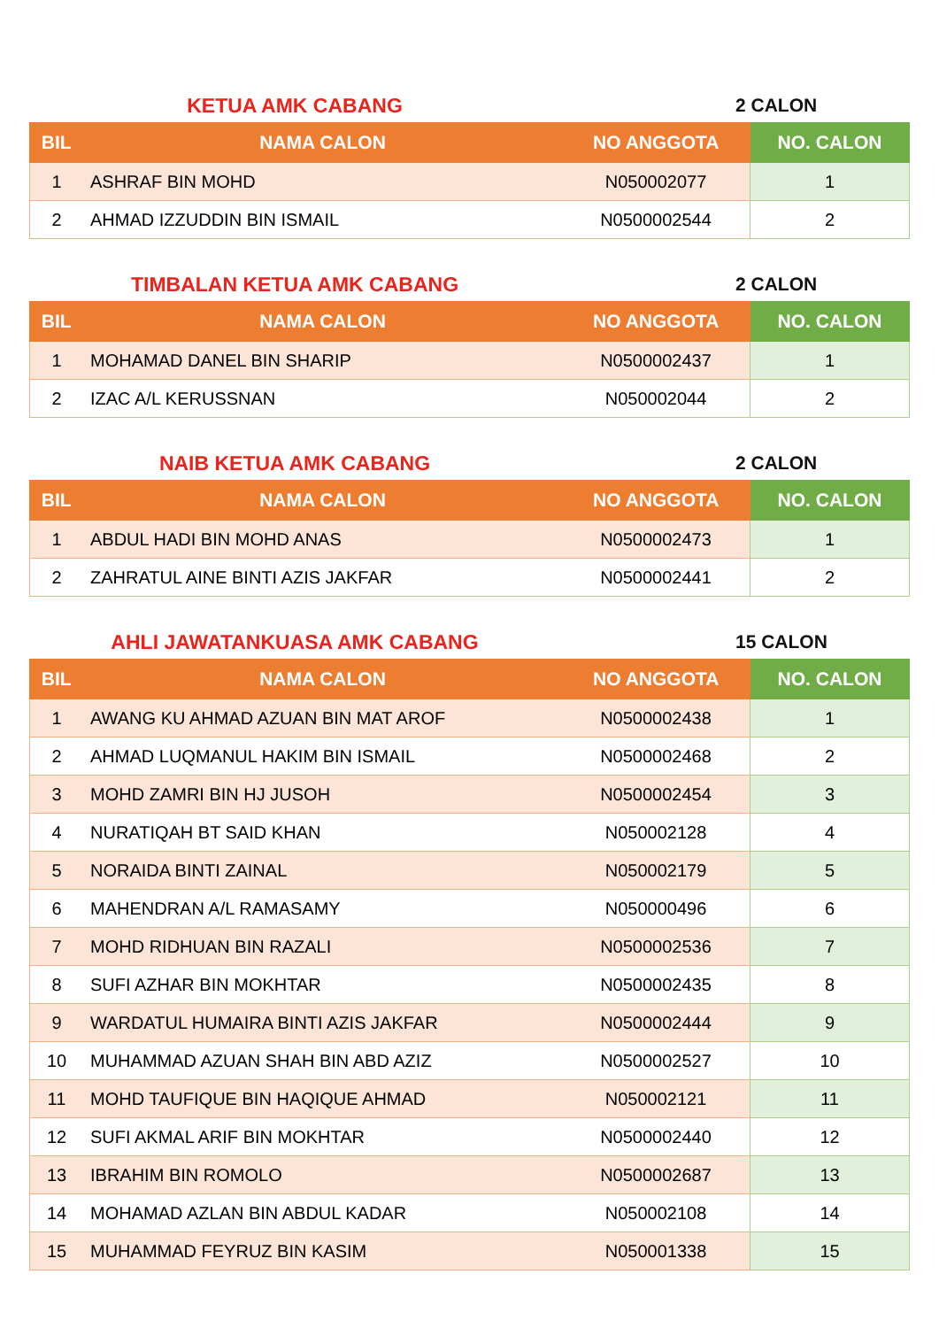KETUA AMK CABANG 2 CALON
| BIL | NAMA CALON | NO ANGGOTA | NO. CALON |
| --- | --- | --- | --- |
| 1 | ASHRAF BIN MOHD | N050002077 | 1 |
| 2 | AHMAD IZZUDDIN BIN ISMAIL | N0500002544 | 2 |
TIMBALAN KETUA AMK CABANG 2 CALON
| BIL | NAMA CALON | NO ANGGOTA | NO. CALON |
| --- | --- | --- | --- |
| 1 | MOHAMAD DANEL BIN SHARIP | N0500002437 | 1 |
| 2 | IZAC A/L KERUSSNAN | N050002044 | 2 |
NAIB KETUA AMK CABANG 2 CALON
| BIL | NAMA CALON | NO ANGGOTA | NO. CALON |
| --- | --- | --- | --- |
| 1 | ABDUL HADI BIN MOHD ANAS | N0500002473 | 1 |
| 2 | ZAHRATUL AINE BINTI AZIS JAKFAR | N0500002441 | 2 |
AHLI JAWATANKUASA AMK CABANG 15 CALON
| BIL | NAMA CALON | NO ANGGOTA | NO. CALON |
| --- | --- | --- | --- |
| 1 | AWANG KU AHMAD AZUAN BIN MAT AROF | N0500002438 | 1 |
| 2 | AHMAD LUQMANUL HAKIM BIN ISMAIL | N0500002468 | 2 |
| 3 | MOHD ZAMRI BIN HJ JUSOH | N0500002454 | 3 |
| 4 | NURATIQAH BT SAID KHAN | N050002128 | 4 |
| 5 | NORAIDA BINTI ZAINAL | N050002179 | 5 |
| 6 | MAHENDRAN A/L RAMASAMY | N050000496 | 6 |
| 7 | MOHD RIDHUAN BIN RAZALI | N0500002536 | 7 |
| 8 | SUFI AZHAR BIN MOKHTAR | N0500002435 | 8 |
| 9 | WARDATUL HUMAIRA BINTI AZIS JAKFAR | N0500002444 | 9 |
| 10 | MUHAMMAD AZUAN SHAH BIN ABD AZIZ | N0500002527 | 10 |
| 11 | MOHD TAUFIQUE BIN HAQIQUE AHMAD | N050002121 | 11 |
| 12 | SUFI AKMAL ARIF BIN MOKHTAR | N0500002440 | 12 |
| 13 | IBRAHIM BIN ROMOLO | N0500002687 | 13 |
| 14 | MOHAMAD AZLAN BIN ABDUL KADAR | N050002108 | 14 |
| 15 | MUHAMMAD FEYRUZ BIN KASIM | N050001338 | 15 |